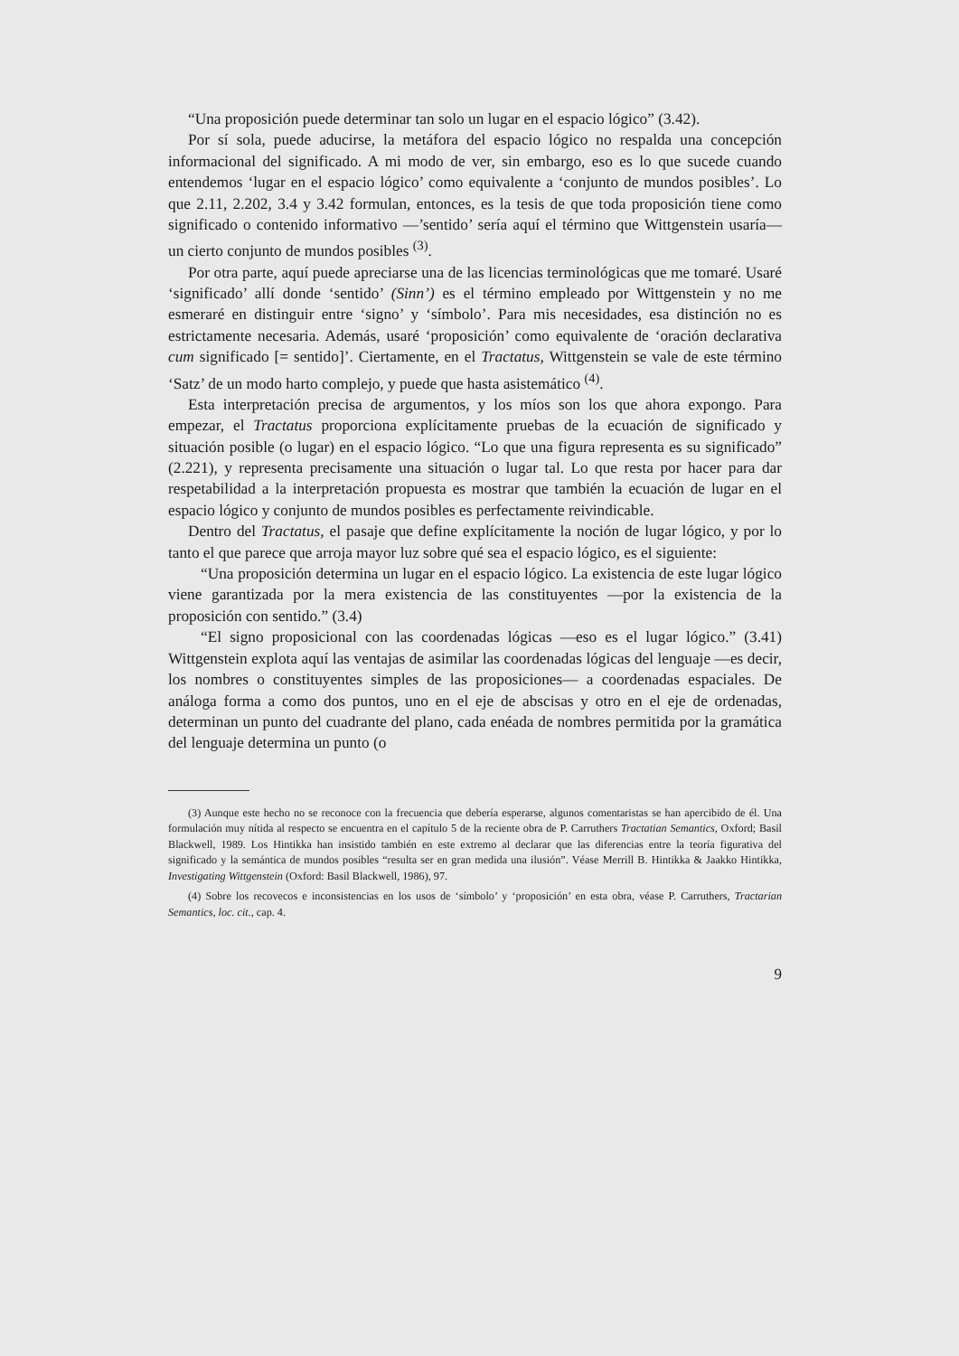“Una proposición puede determinar tan solo un lugar en el espacio lógico” (3.42).
Por sí sola, puede aducirse, la metáfora del espacio lógico no respalda una concepción informacional del significado. A mi modo de ver, sin embargo, eso es lo que sucede cuando entendemos ‘lugar en el espacio lógico’ como equivalente a ‘conjunto de mundos posibles’. Lo que 2.11, 2.202, 3.4 y 3.42 formulan, entonces, es la tesis de que toda proposición tiene como significado o contenido informativo —’sentido’ sería aquí el término que Wittgenstein usaría— un cierto conjunto de mundos posibles <sup>(3)</sup>.
Por otra parte, aquí puede apreciarse una de las licencias terminológicas que me tomaré. Usaré ‘significado’ allí donde ‘sentido’ (Sinn’) es el término empleado por Wittgenstein y no me esmeraré en distinguir entre ‘signo’ y ‘símbolo’. Para mis necesidades, esa distinción no es estrictamente necesaria. Además, usaré ‘proposición’ como equivalente de ‘oración declarativa cum significado [= sentido]’. Ciertamente, en el Tractatus, Wittgenstein se vale de este término ‘Satz’ de un modo harto complejo, y puede que hasta asistemático <sup>(4)</sup>.
Esta interpretación precisa de argumentos, y los míos son los que ahora expongo. Para empezar, el Tractatus proporciona explícitamente pruebas de la ecuación de significado y situación posible (o lugar) en el espacio lógico. “Lo que una figura representa es su significado” (2.221), y representa precisamente una situación o lugar tal. Lo que resta por hacer para dar respetabilidad a la interpretación propuesta es mostrar que también la ecuación de lugar en el espacio lógico y conjunto de mundos posibles es perfectamente reivindicable.
Dentro del Tractatus, el pasaje que define explícitamente la noción de lugar lógico, y por lo tanto el que parece que arroja mayor luz sobre qué sea el espacio lógico, es el siguiente:
“Una proposición determina un lugar en el espacio lógico. La existencia de este lugar lógico viene garantizada por la mera existencia de las constituyentes —por la existencia de la proposición con sentido.” (3.4)
“El signo proposicional con las coordenadas lógicas —eso es el lugar lógico.” (3.41) Wittgenstein explota aquí las ventajas de asimilar las coordenadas lógicas del lenguaje —es decir, los nombres o constituyentes simples de las proposiciones— a coordenadas espaciales. De análoga forma a como dos puntos, uno en el eje de abscisas y otro en el eje de ordenadas, determinan un punto del cuadrante del plano, cada enéada de nombres permitida por la gramática del lenguaje determina un punto (o
(3) Aunque este hecho no se reconoce con la frecuencia que debería esperarse, algunos comentaristas se han apercibido de él. Una formulación muy nítida al respecto se encuentra en el capítulo 5 de la reciente obra de P. Carruthers Tractatian Semantics, Oxford; Basil Blackwell, 1989. Los Hintikka han insistido también en este extremo al declarar que las diferencias entre la teoría figurativa del significado y la semántica de mundos posibles “resulta ser en gran medida una ilusión”. Véase Merrill B. Hintikka & Jaakko Hintikka, Investigating Wittgenstein (Oxford: Basil Blackwell, 1986), 97.
(4) Sobre los recovecos e inconsistencias en los usos de ‘símbolo’ y ‘proposición’ en esta obra, véase P. Carruthers, Tractarian Semantics, loc. cit., cap. 4.
9